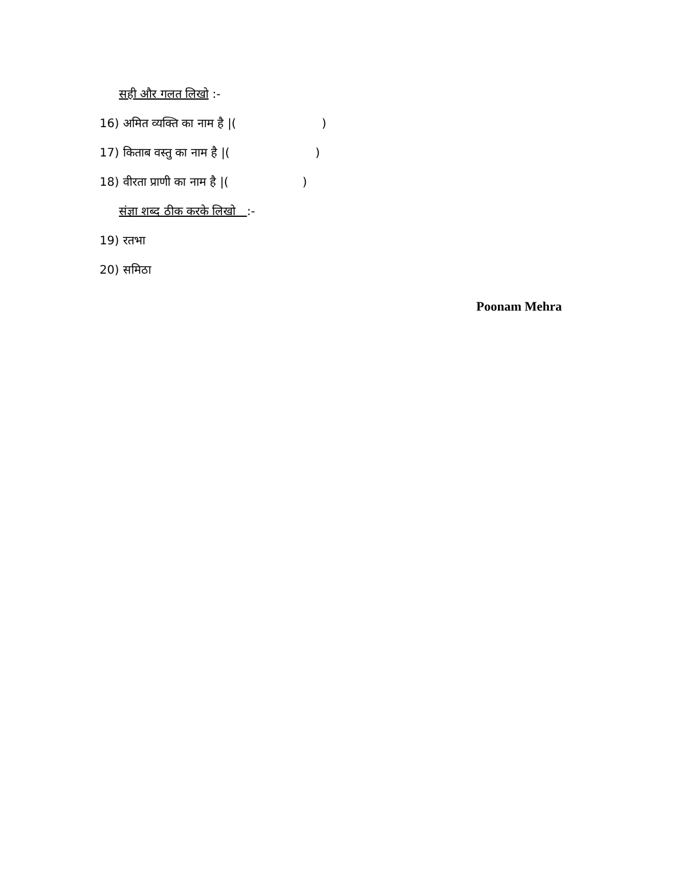सही और गलत लिखो :-
16) अमित व्यक्ति का नाम है |( )
17) किताब वस्तु का नाम है |( )
18) वीरता प्राणी का नाम है |( )
संज्ञा शब्द ठीक करके लिखो :-
19) रतभा
20) समिठा
Poonam Mehra